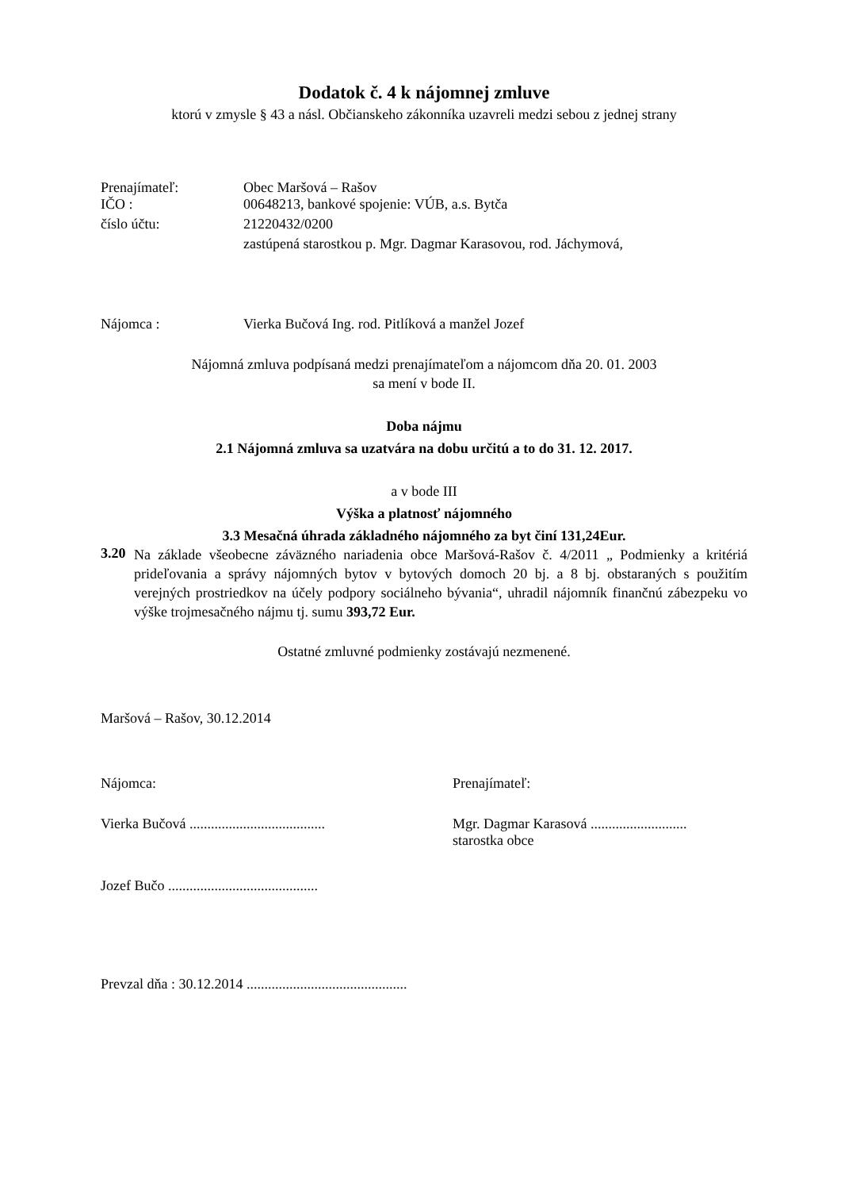Dodatok č. 4 k nájomnej zmluve
ktorú v zmysle § 43 a násl. Občianskeho zákonníka uzavreli medzi sebou z jednej strany
Prenajímateľ: Obec Maršová – Rašov
IČO : 00648213, bankové spojenie: VÚB, a.s. Bytča
číslo účtu: 21220432/0200
zastúpená starostkou p. Mgr. Dagmar Karasovou, rod. Jáchymová,
Nájomca : Vierka Bučová Ing. rod. Pitlíková a manžel Jozef
Nájomná zmluva podpísaná medzi prenajímateľom a nájomcom dňa 20. 01. 2003
sa mení v bode II.
Doba nájmu
2.1 Nájomná zmluva sa uzatvára na dobu určitú a to do 31. 12. 2017.
a v bode III
Výška a platnosť nájomného
3.3 Mesačná úhrada základného nájomného za byt činí 131,24Eur.
3.20
Na základe všeobecne záväzného nariadenia obce Maršová-Rašov č. 4/2011 „ Podmienky a kritériá prideľovania a správy nájomných bytov v bytových domoch 20 bj. a 8 bj. obstaraných s použitím verejných prostriedkov na účely podpory sociálneho bývania“, uhradil nájomník finančnú zábezpeku vo výške trojmesačného nájmu tj. sumu 393,72 Eur.
Ostatné zmluvné podmienky zostávajú nezmenené.
Maršová – Rašov, 30.12.2014
Nájomca: Prenajímateľ:
Vierka Bučová ...................................... Mgr. Dagmar Karasová ...........................
starostka obce
Jozef Bučo ..........................................
Prevzal dňa : 30.12.2014 .............................................